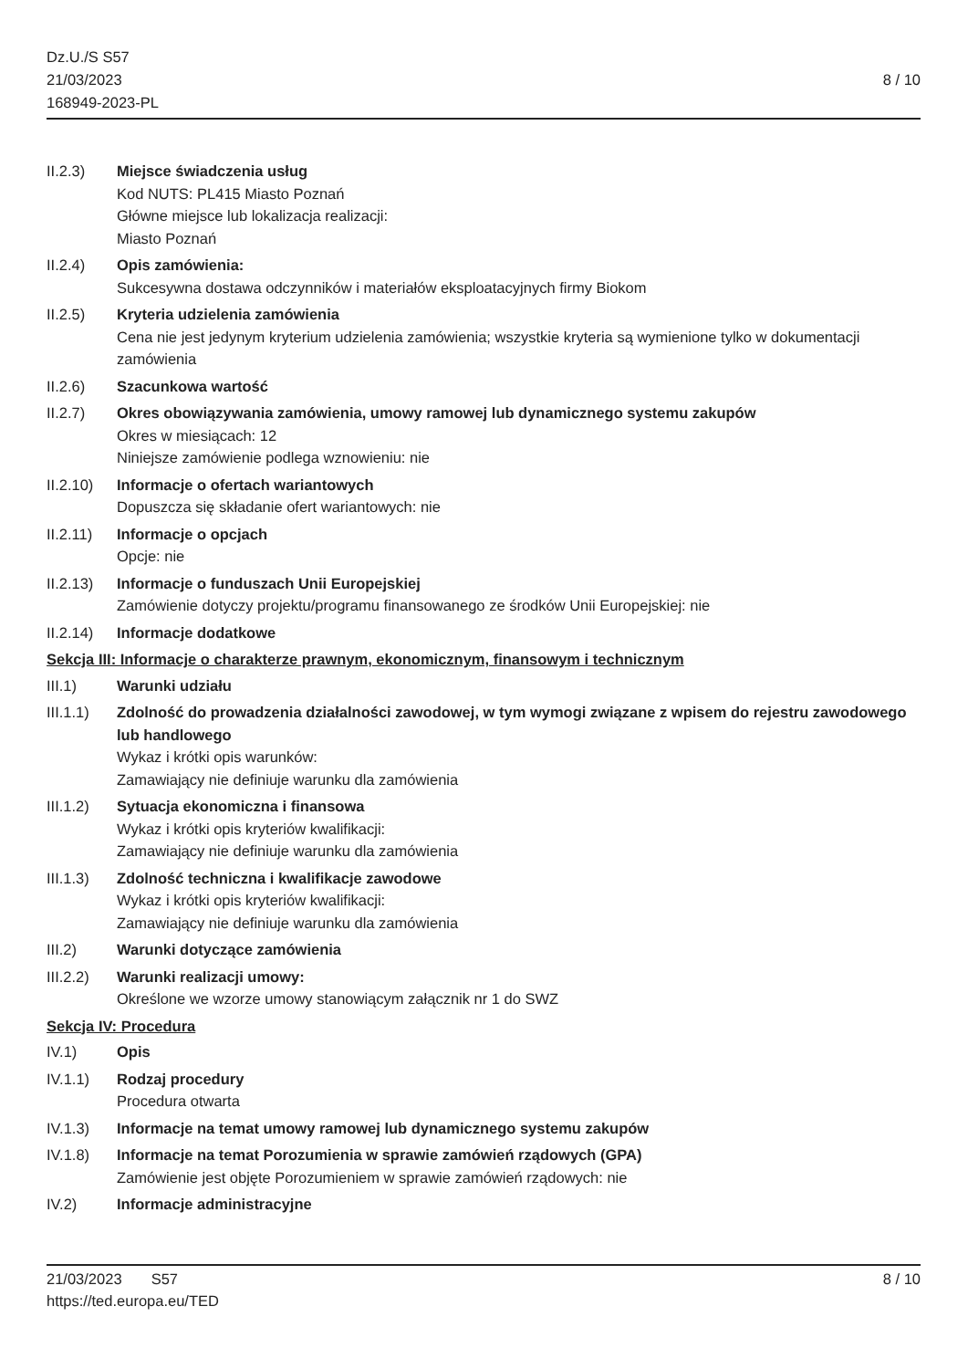Dz.U./S S57
21/03/2023
168949-2023-PL
8 / 10
II.2.3) Miejsce świadczenia usług
Kod NUTS: PL415 Miasto Poznań
Główne miejsce lub lokalizacja realizacji:
Miasto Poznań
II.2.4) Opis zamówienia:
Sukcesywna dostawa odczynników i materiałów eksploatacyjnych firmy Biokom
II.2.5) Kryteria udzielenia zamówienia
Cena nie jest jedynym kryterium udzielenia zamówienia; wszystkie kryteria są wymienione tylko w dokumentacji zamówienia
II.2.6) Szacunkowa wartość
II.2.7) Okres obowiązywania zamówienia, umowy ramowej lub dynamicznego systemu zakupów
Okres w miesiącach: 12
Niniejsze zamówienie podlega wznowieniu: nie
II.2.10)
Informacje o ofertach wariantowych
Dopuszcza się składanie ofert wariantowych: nie
II.2.11)
Informacje o opcjach
Opcje: nie
II.2.13)
Informacje o funduszach Unii Europejskiej
Zamówienie dotyczy projektu/programu finansowanego ze środków Unii Europejskiej: nie
II.2.14)
Informacje dodatkowe
Sekcja III: Informacje o charakterze prawnym, ekonomicznym, finansowym i technicznym
III.1) Warunki udziału
III.1.1)
Zdolność do prowadzenia działalności zawodowej, w tym wymogi związane z wpisem do rejestru zawodowego lub handlowego
Wykaz i krótki opis warunków:
Zamawiający nie definiuje warunku dla zamówienia
III.1.2)
Sytuacja ekonomiczna i finansowa
Wykaz i krótki opis kryteriów kwalifikacji:
Zamawiający nie definiuje warunku dla zamówienia
III.1.3)
Zdolność techniczna i kwalifikacje zawodowe
Wykaz i krótki opis kryteriów kwalifikacji:
Zamawiający nie definiuje warunku dla zamówienia
III.2) Warunki dotyczące zamówienia
III.2.2)
Warunki realizacji umowy:
Określone we wzorze umowy stanowiącym załącznik nr 1 do SWZ
Sekcja IV: Procedura
IV.1) Opis
IV.1.1) Rodzaj procedury
Procedura otwarta
IV.1.3) Informacje na temat umowy ramowej lub dynamicznego systemu zakupów
IV.1.8) Informacje na temat Porozumienia w sprawie zamówień rządowych (GPA)
Zamówienie jest objęte Porozumieniem w sprawie zamówień rządowych: nie
IV.2) Informacje administracyjne
21/03/2023 S57 8 / 10
https://ted.europa.eu/TED